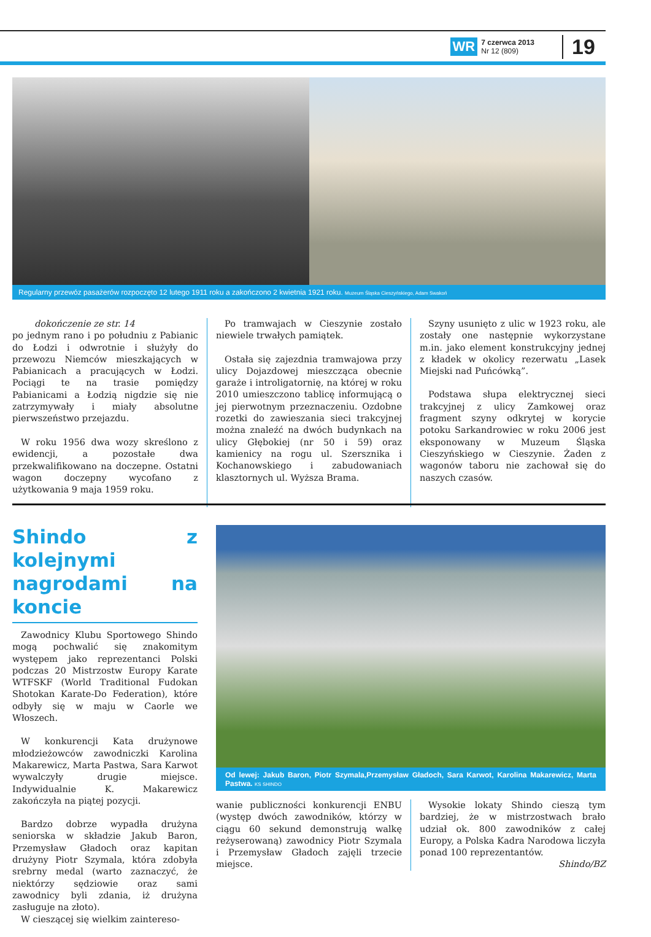WR 7 czerwca 2013
Nr 12 (809) 19
Regularny przewóz pasażerów rozpoczęto 12 lutego 1911 roku a zakończono 2 kwietnia 1921 roku. Muzeum Śląska Cieszyńskiego, Adam Swakoń
dokończenie ze str. 14
po jednym rano i po południu z Pabianic do Łodzi i odwrotnie i służyły do przewozu Niemców mieszkających w Pabianicach a pracujących w Łodzi. Pociągi te na trasie pomiędzy Pabianicami a Łodzią nigdzie się nie zatrzymywały i miały absolutne pierwszeństwo przejazdu.
W roku 1956 dwa wozy skreślono z ewidencji, a pozostałe dwa przekwalifikowano na doczepne. Ostatni wagon doczepny wycofano z użytkowania 9 maja 1959 roku.
Po tramwajach w Cieszynie zostało niewiele trwałych pamiątek.
Ostała się zajezdnia tramwajowa przy ulicy Dojazdowej mieszcząca obecnie garaże i introligatornię, na której w roku 2010 umieszczono tablicę informującą o jej pierwotnym przeznaczeniu. Ozdobne rozetki do zawieszania sieci trakcyjnej można znaleźć na dwóch budynkach na ulicy Głębokiej (nr 50 i 59) oraz kamienicy na rogu ul. Szersznika i Kochanowskiego i zabudowaniach klasztornych ul. Wyższa Brama.
Szyny usunięto z ulic w 1923 roku, ale zostały one następnie wykorzystane m.in. jako element konstrukcyjny jednej z kładek w okolicy rezerwatu „Lasek Miejski nad Puńcówką”.
Podstawa słupa elektrycznej sieci trakcyjnej z ulicy Zamkowej oraz fragment szyny odkrytej w korycie potoku Sarkandrowiec w roku 2006 jest eksponowany w Muzeum Śląska Cieszyńskiego w Cieszynie. Żaden z wagonów taboru nie zachował się do naszych czasów.
Shindo z kolejnymi nagrodami na koncie
Zawodnicy Klubu Sportowego Shindo mogą pochwalić się znakomitym występem jako reprezentanci Polski podczas 20 Mistrzostw Europy Karate WTFSKF (World Traditional Fudokan Shotokan Karate-Do Federation), które odbyły się w maju w Caorle we Włoszech.
W konkurencji Kata drużynowe młodzieżowców zawodniczki Karolina Makarewicz, Marta Pastwa, Sara Karwot wywalczyły drugie miejsce. Indywidualnie K. Makarewicz zakończyła na piątej pozycji.
Bardzo dobrze wypadła drużyna seniorska w składzie Jakub Baron, Przemysław Gładoch oraz kapitan drużyny Piotr Szymala, która zdobyła srebrny medal (warto zaznaczyć, że niektórzy sędziowie oraz sami zawodnicy byli zdania, iż drużyna zasługuje na złoto).
W cieszącej się wielkim zaintereso-
Od lewej: Jakub Baron, Piotr Szymala,Przemysław Gładoch, Sara Karwot, Karolina Makarewicz, Marta Pastwa. KS SHINDO
wanie publiczności konkurencji ENBU (występ dwóch zawodników, którzy w ciągu 60 sekund demonstrują walkę reżyserowaną) zawodnicy Piotr Szymala i Przemysław Gładoch zajęli trzecie miejsce.
Wysokie lokaty Shindo cieszą tym bardziej, że w mistrzostwach brało udział ok. 800 zawodników z całej Europy, a Polska Kadra Narodowa liczyła ponad 100 reprezentantów.
Shindo/BZ